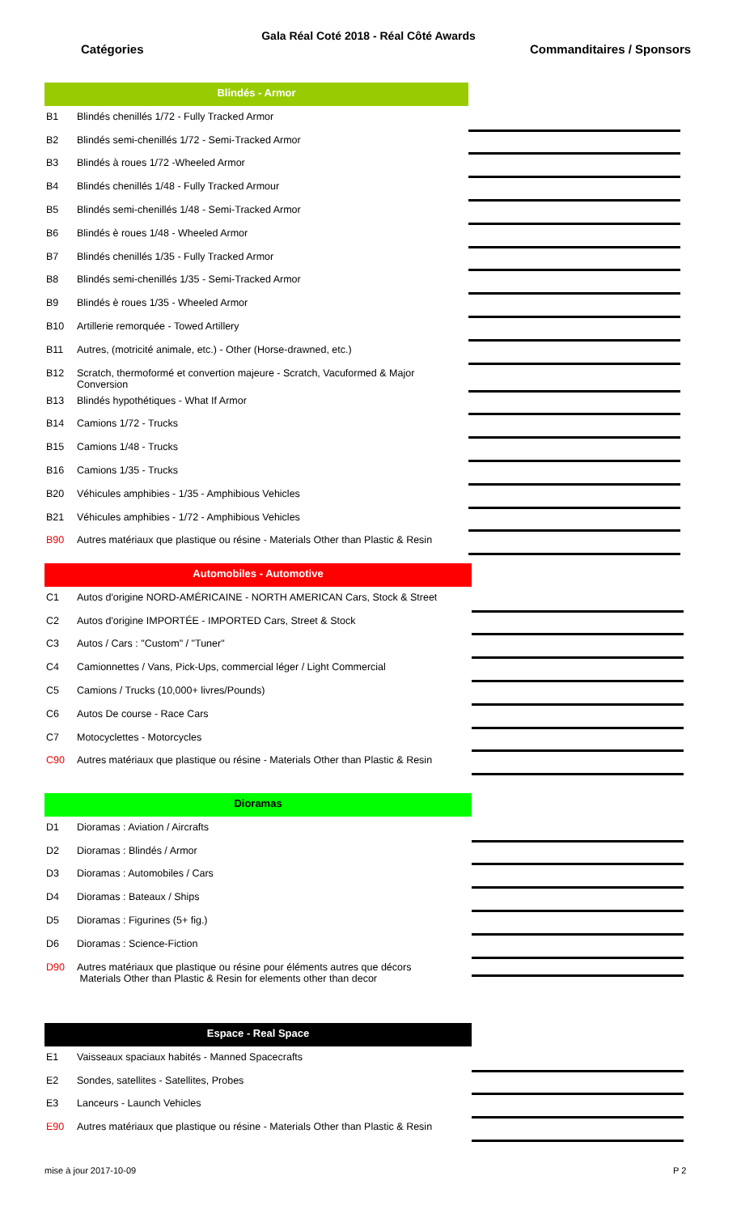Gala Réal Coté 2018 - Réal Côté Awards
Catégories Commanditaires / Sponsors
| Blindés - Armor | | | |
| B1 | Blindés chenillés 1/72 - Fully Tracked Armor | | |
| B2 | Blindés semi-chenillés 1/72 - Semi-Tracked Armor | | |
| B3 | Blindés à roues 1/72 -Wheeled Armor | | |
| B4 | Blindés chenillés 1/48 - Fully Tracked Armour | | |
| B5 | Blindés semi-chenillés 1/48 - Semi-Tracked Armor | | |
| B6 | Blindés è roues 1/48 - Wheeled Armor | | |
| B7 | Blindés chenillés 1/35 - Fully Tracked Armor | | |
| B8 | Blindés semi-chenillés 1/35 - Semi-Tracked Armor | | |
| B9 | Blindés è roues 1/35 - Wheeled Armor | | |
| B10 | Artillerie remorquée - Towed Artillery | | |
| B11 | Autres, (motricité animale, etc.) - Other (Horse-drawned, etc.) | | |
| B12 | Scratch, thermoformé et convertion majeure - Scratch, Vacuformed & Major Conversion | | |
| B13 | Blindés hypothétiques - What If Armor | | |
| B14 | Camions 1/72 - Trucks | | |
| B15 | Camions 1/48 - Trucks | | |
| B16 | Camions 1/35 - Trucks | | |
| B20 | Véhicules amphibies - 1/35 - Amphibious Vehicles | | |
| B21 | Véhicules amphibies - 1/72 - Amphibious Vehicles | | |
| B90 | Autres matériaux que plastique ou résine - Materials Other than Plastic & Resin | | |
| Automobiles - Automotive | | |
| C1 | Autos d'origine NORD-AMÉRICAINE - NORTH AMERICAN Cars, Stock & Street | |
| C2 | Autos d'origine IMPORTÉE - IMPORTED Cars, Street & Stock | |
| C3 | Autos / Cars : "Custom" / "Tuner" | |
| C4 | Camionnettes / Vans, Pick-Ups, commercial léger / Light Commercial | |
| C5 | Camions / Trucks (10,000+ livres/Pounds) | |
| C6 | Autos De course - Race Cars | |
| C7 | Motocyclettes - Motorcycles | |
| C90 | Autres matériaux que plastique ou résine - Materials Other than Plastic & Resin | |
| Dioramas | | |
| D1 | Dioramas : Aviation / Aircrafts | |
| D2 | Dioramas : Blindés / Armor | |
| D3 | Dioramas : Automobiles / Cars | |
| D4 | Dioramas : Bateaux / Ships | |
| D5 | Dioramas : Figurines (5+ fig.) | |
| D6 | Dioramas : Science-Fiction | |
| D90 | Autres matériaux que plastique ou résine pour éléments autres que décors Materials Other than Plastic & Resin for elements other than decor | |
| Espace - Real Space | | |
| E1 | Vaisseaux spaciaux habités - Manned Spacecrafts | |
| E2 | Sondes, satellites - Satellites, Probes | |
| E3 | Lanceurs - Launch Vehicles | |
| E90 | Autres matériaux que plastique ou résine - Materials Other than Plastic & Resin | |
mise à jour 2017-10-09 P 2